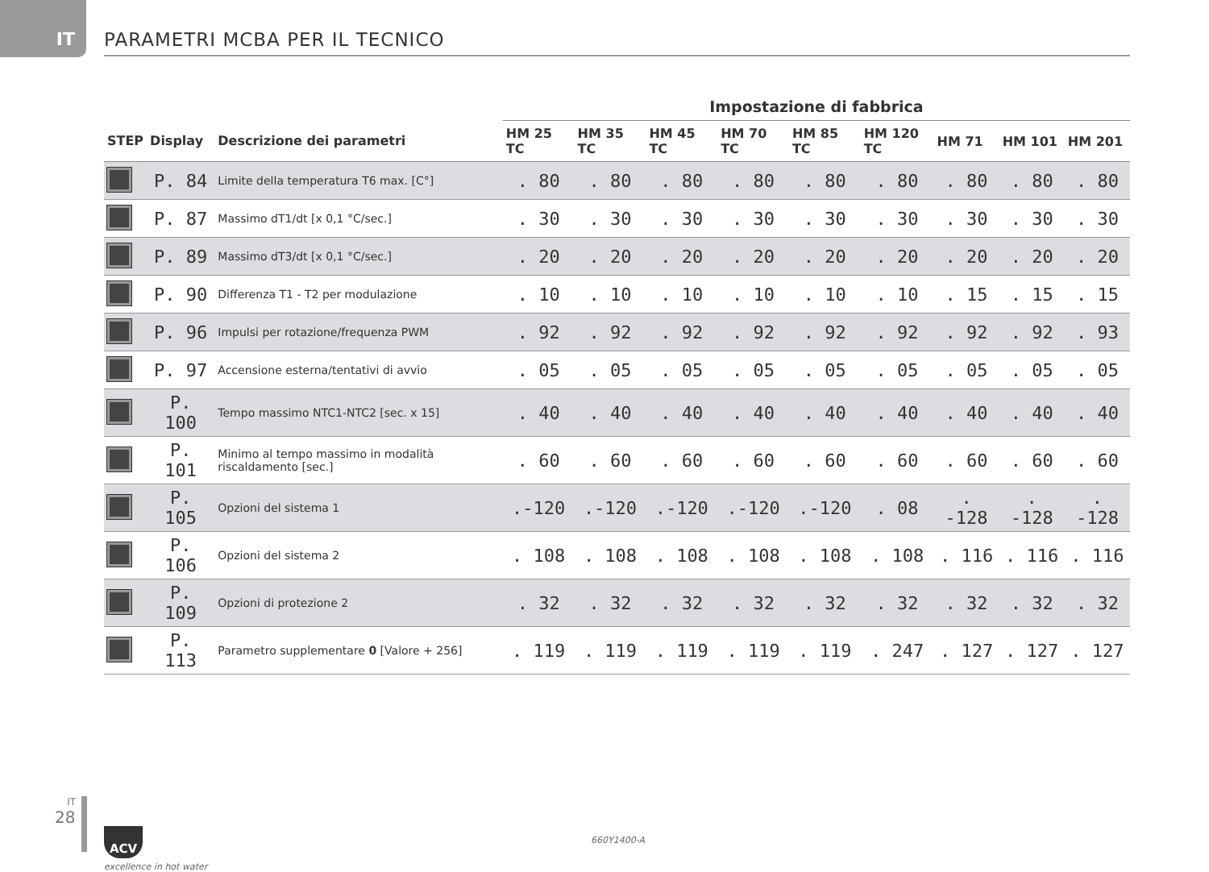IT
PARAMETRI MCBA PER IL TECNICO
| | | | Impostazione di fabbrica | | | | | | | | |
| --- | --- | --- | --- | --- | --- | --- | --- | --- | --- | --- | --- |
| STEP | Display | Descrizione dei parametri | HM 25 TC | HM 35 TC | HM 45 TC | HM 70 TC | HM 85 TC | HM 120 TC | HM 71 | HM 101 | HM 201 |
| | P. 84 | Limite della temperatura T6 max. [C°] | . 80 | . 80 | . 80 | . 80 | . 80 | . 80 | . 80 | . 80 | . 80 |
| | P. 87 | Massimo dT1/dt [x 0,1 °C/sec.] | . 30 | . 30 | . 30 | . 30 | . 30 | . 30 | . 30 | . 30 | . 30 |
| | P. 89 | Massimo dT3/dt [x 0,1 °C/sec.] | . 20 | . 20 | . 20 | . 20 | . 20 | . 20 | . 20 | . 20 | . 20 |
| | P. 90 | Differenza T1 - T2 per modulazione | . 10 | . 10 | . 10 | . 10 | . 10 | . 10 | . 15 | . 15 | . 15 |
| | P. 96 | Impulsi per rotazione/frequenza PWM | . 92 | . 92 | . 92 | . 92 | . 92 | . 92 | . 92 | . 92 | . 93 |
| | P. 97 | Accensione esterna/tentativi di avvio | . 05 | . 05 | . 05 | . 05 | . 05 | . 05 | . 05 | . 05 | . 05 |
| | P. 100 | Tempo massimo NTC1-NTC2 [sec. x 15] | . 40 | . 40 | . 40 | . 40 | . 40 | . 40 | . 40 | . 40 | . 40 |
| | P. 101 | Minimo al tempo massimo in modalità riscaldamento [sec.] | . 60 | . 60 | . 60 | . 60 | . 60 | . 60 | . 60 | . 60 | . 60 |
| | P. 105 | Opzioni del sistema 1 | .-120 | .-120 | .-120 | .-120 | .-120 | . 08 | . -128 | . -128 | . -128 |
| | P. 106 | Opzioni del sistema 2 | . 108 | . 108 | . 108 | . 108 | . 108 | . 108 | . 116 | . 116 | . 116 |
| | P. 109 | Opzioni di protezione 2 | . 32 | . 32 | . 32 | . 32 | . 32 | . 32 | . 32 | . 32 | . 32 |
| | P. 113 | Parametro supplementare 0 [Valore + 256] | . 119 | . 119 | . 119 | . 119 | . 119 | . 247 | . 127 | . 127 | . 127 |
IT
28
ACV
excellence in hot water
660Y1400-A